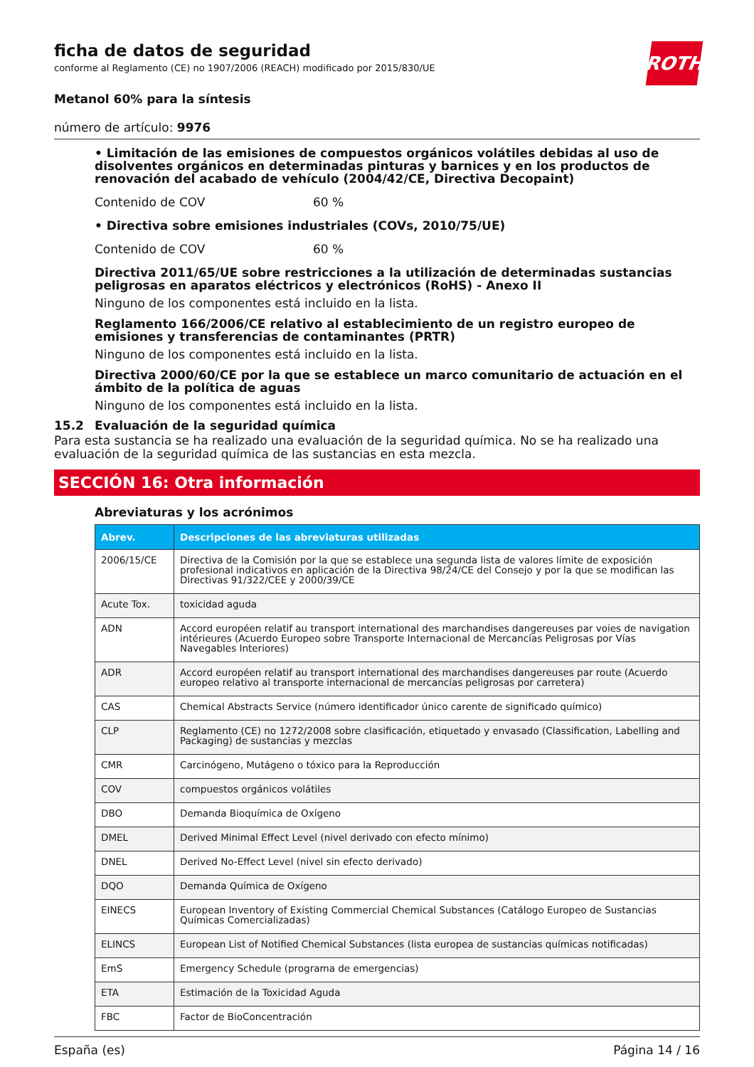ficha de datos de seguridad
conforme al Reglamento (CE) no 1907/2006 (REACH) modificado por 2015/830/UE
ROTH
Metanol 60% para la síntesis
número de artículo: 9976
• Limitación de las emisiones de compuestos orgánicos volátiles debidas al uso de disolventes orgánicos en determinadas pinturas y barnices y en los productos de renovación del acabado de vehículo (2004/42/CE, Directiva Decopaint)
Contenido de COV 60 %
• Directiva sobre emisiones industriales (COVs, 2010/75/UE)
Contenido de COV 60 %
Directiva 2011/65/UE sobre restricciones a la utilización de determinadas sustancias peligrosas en aparatos eléctricos y electrónicos (RoHS) - Anexo II
Ninguno de los componentes está incluido en la lista.
Reglamento 166/2006/CE relativo al establecimiento de un registro europeo de emisiones y transferencias de contaminantes (PRTR)
Ninguno de los componentes está incluido en la lista.
Directiva 2000/60/CE por la que se establece un marco comunitario de actuación en el ámbito de la política de aguas
Ninguno de los componentes está incluido en la lista.
15.2 Evaluación de la seguridad química
Para esta sustancia se ha realizado una evaluación de la seguridad química. No se ha realizado una evaluación de la seguridad química de las sustancias en esta mezcla.
SECCIÓN 16: Otra información
Abreviaturas y los acrónimos
| Abrev. | Descripciones de las abreviaturas utilizadas |
| --- | --- |
| 2006/15/CE | Directiva de la Comisión por la que se establece una segunda lista de valores límite de exposición profesional indicativos en aplicación de la Directiva 98/24/CE del Consejo y por la que se modifican las Directivas 91/322/CEE y 2000/39/CE |
| Acute Tox. | toxicidad aguda |
| ADN | Accord européen relatif au transport international des marchandises dangereuses par voies de navigation intérieures (Acuerdo Europeo sobre Transporte Internacional de Mercancías Peligrosas por Vías Navegables Interiores) |
| ADR | Accord européen relatif au transport international des marchandises dangereuses par route (Acuerdo europeo relativo al transporte internacional de mercancías peligrosas por carretera) |
| CAS | Chemical Abstracts Service (número identificador único carente de significado químico) |
| CLP | Reglamento (CE) no 1272/2008 sobre clasificación, etiquetado y envasado (Classification, Labelling and Packaging) de sustancias y mezclas |
| CMR | Carcinógeno, Mutágeno o tóxico para la Reproducción |
| COV | compuestos orgánicos volátiles |
| DBO | Demanda Bioquímica de Oxígeno |
| DMEL | Derived Minimal Effect Level (nivel derivado con efecto mínimo) |
| DNEL | Derived No-Effect Level (nivel sin efecto derivado) |
| DQO | Demanda Química de Oxígeno |
| EINECS | European Inventory of Existing Commercial Chemical Substances (Catálogo Europeo de Sustancias Químicas Comercializadas) |
| ELINCS | European List of Notified Chemical Substances (lista europea de sustancias químicas notificadas) |
| EmS | Emergency Schedule (programa de emergencias) |
| ETA | Estimación de la Toxicidad Aguda |
| FBC | Factor de BioConcentración |
España (es) Página 14 / 16